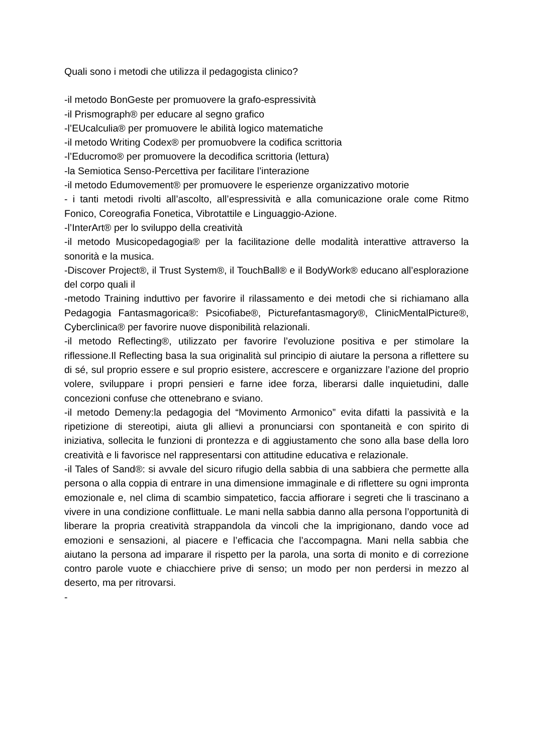Quali sono i metodi che utilizza il pedagogista clinico?
-il metodo BonGeste per promuovere la grafo-espressività
-il Prismograph® per educare al segno grafico
-l’EUcalculia® per promuovere le abilità logico matematiche
-il metodo Writing Codex® per promuobvere la codifica scrittoria
-l’Educromo® per promuovere la decodifica scrittoria (lettura)
-la Semiotica Senso-Percettiva per facilitare l’interazione
-il metodo Edumovement® per promuovere le esperienze organizzativo motorie
- i tanti metodi rivolti all’ascolto, all’espressività e alla comunicazione orale come Ritmo Fonico, Coreografia Fonetica, Vibrotattile e Linguaggio-Azione.
-l’InterArt® per lo sviluppo della creatività
-il metodo Musicopedagogia® per la facilitazione delle modalità interattive attraverso la sonorità e la musica.
-Discover Project®, il Trust System®, il TouchBall® e il BodyWork® educano all’esplorazione del corpo quali il
-metodo Training induttivo per favorire il rilassamento e dei metodi che si richiamano alla Pedagogia Fantasmagorica®: Psicofiabe®, Picturefantasmagory®, ClinicMentalPicture®, Cyberclinica® per favorire nuove disponibilità relazionali.
-il metodo Reflecting®, utilizzato per favorire l’evoluzione positiva e per stimolare la riflessione.Il Reflecting basa la sua originalità sul principio di aiutare la persona a riflettere su di sé, sul proprio essere e sul proprio esistere, accrescere e organizzare l’azione del proprio volere, sviluppare i propri pensieri e farne idee forza, liberarsi dalle inquietudini, dalle concezioni confuse che ottenebrano e sviano.
-il metodo Demeny:la pedagogia del “Movimento Armonico” evita difatti la passività e la ripetizione di stereotipi, aiuta gli allievi a pronunciarsi con spontaneità e con spirito di iniziativa, sollecita le funzioni di prontezza e di aggiustamento che sono alla base della loro creatività e li favorisce nel rappresentarsi con attitudine educativa e relazionale.
-il Tales of Sand®: si avvale del sicuro rifugio della sabbia di una sabbiera che permette alla persona o alla coppia di entrare in una dimensione immaginale e di riflettere su ogni impronta emozionale e, nel clima di scambio simpatetico, faccia affiorare i segreti che li trascinano a vivere in una condizione conflittuale. Le mani nella sabbia danno alla persona l’opportunità di liberare la propria creatività strappandola da vincoli che la imprigionano, dando voce ad emozioni e sensazioni, al piacere e l’efficacia che l’accompagna. Mani nella sabbia che aiutano la persona ad imparare il rispetto per la parola, una sorta di monito e di correzione contro parole vuote e chiacchiere prive di senso; un modo per non perdersi in mezzo al deserto, ma per ritrovarsi.
-